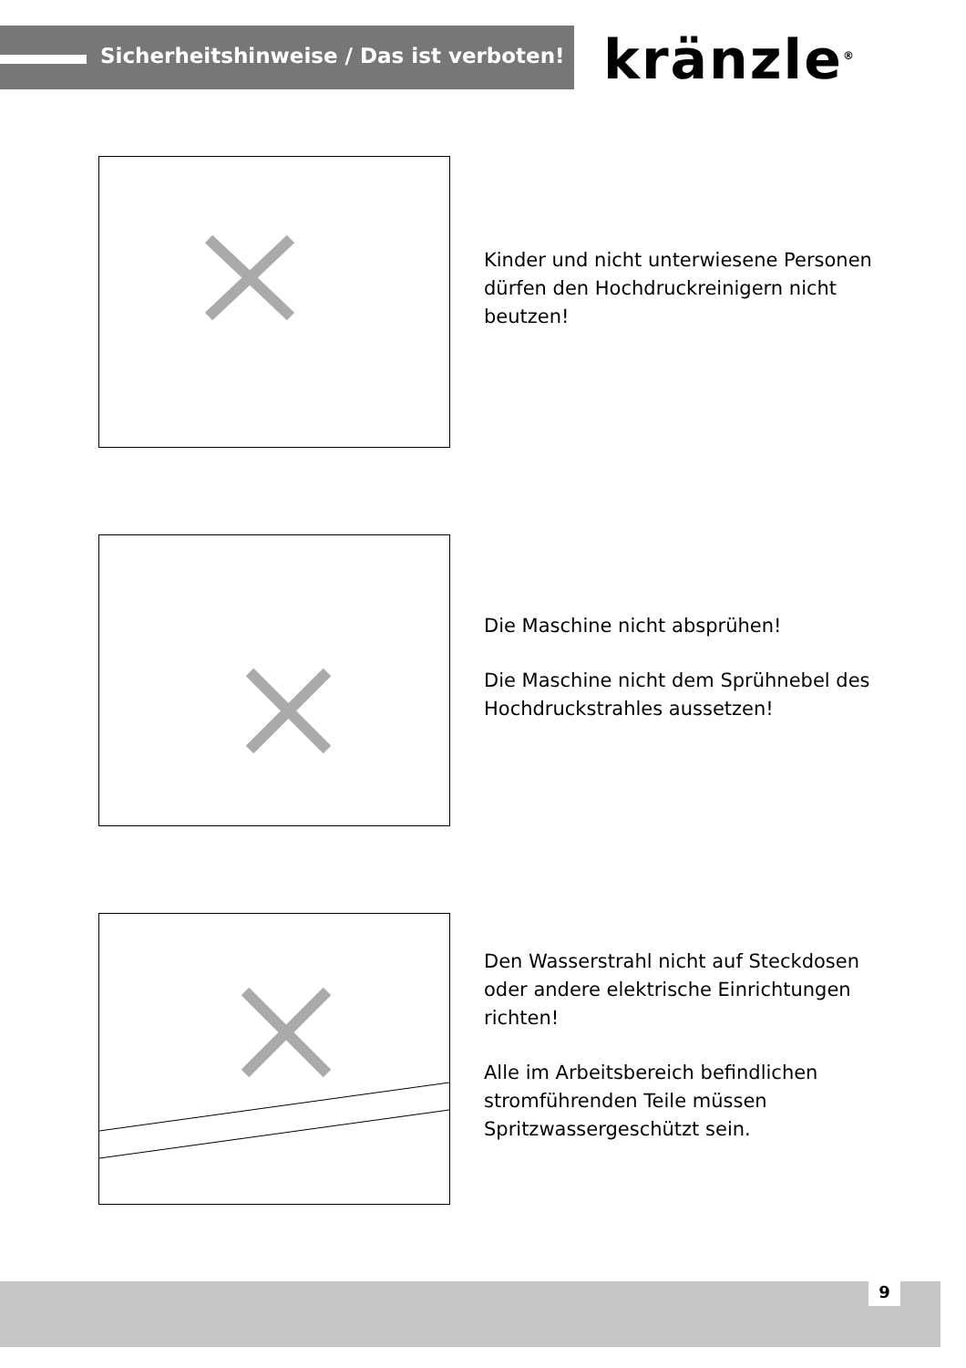Sicherheitshinweise / Das ist verboten!
kränzle<sup>®</sup>
Kinder und nicht unterwiesene Personen dürfen den Hochdruckreinigern nicht beutzen!
Die Maschine nicht absprühen!
Die Maschine nicht dem Sprühnebel des Hochdruckstrahles aussetzen!
Den Wasserstrahl nicht auf Steckdosen oder andere elektrische Einrichtungen richten!
Alle im Arbeitsbereich befindlichen stromführenden Teile müssen Spritzwassergeschützt sein.
9